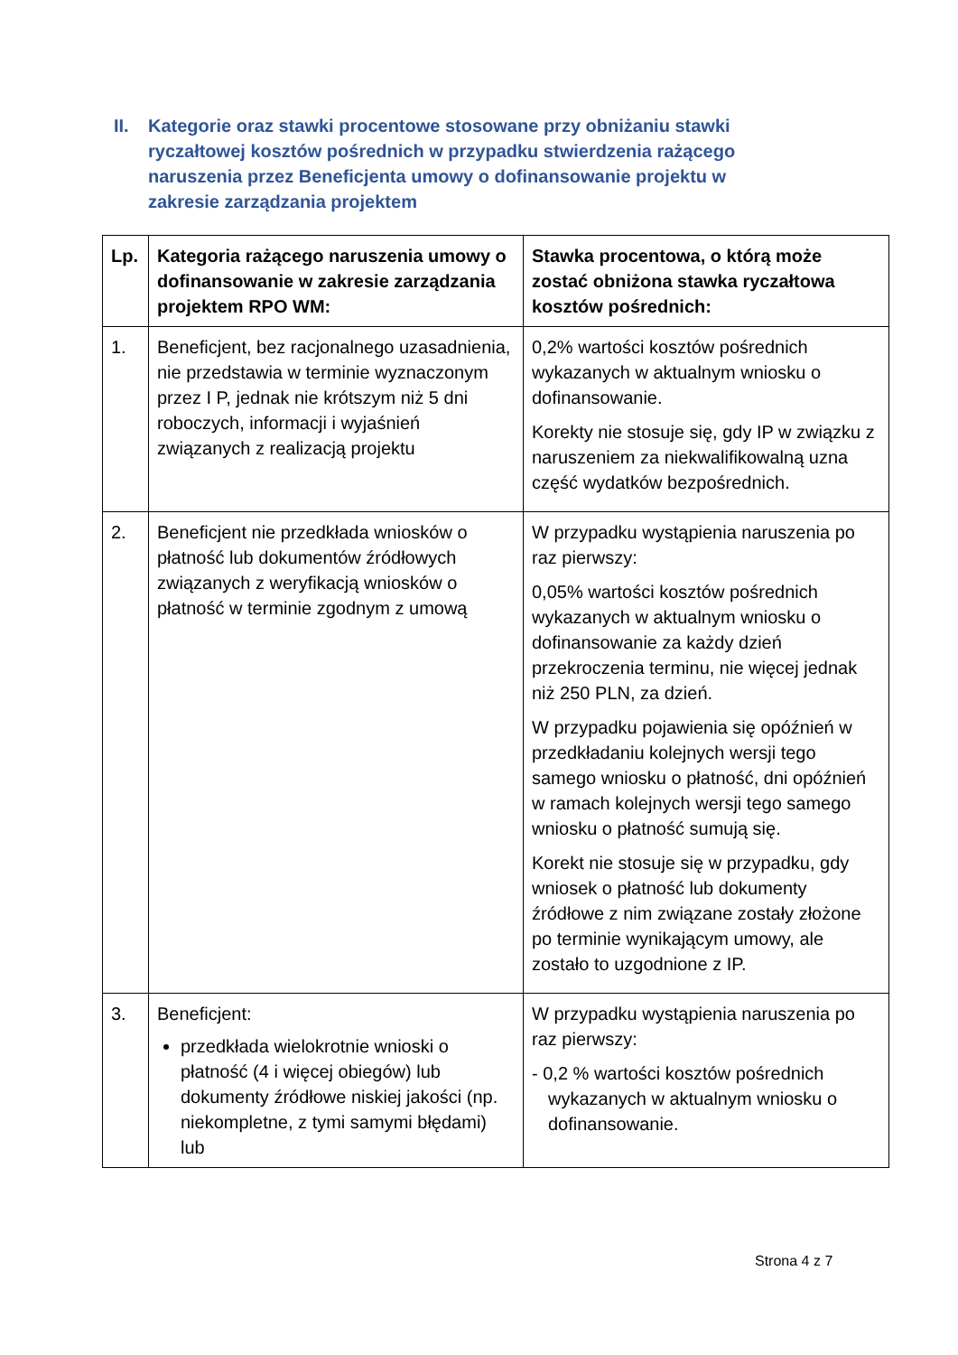II. Kategorie oraz stawki procentowe stosowane przy obniżaniu stawki ryczałtowej kosztów pośrednich w przypadku stwierdzenia rażącego naruszenia przez Beneficjenta umowy o dofinansowanie projektu w zakresie zarządzania projektem
| Lp. | Kategoria rażącego naruszenia umowy o dofinansowanie w zakresie zarządzania projektem RPO WM: | Stawka procentowa, o którą może zostać obniżona stawka ryczałtowa kosztów pośrednich: |
| --- | --- | --- |
| 1. | Beneficjent, bez racjonalnego uzasadnienia, nie przedstawia w terminie wyznaczonym przez I P, jednak nie krótszym niż 5 dni roboczych, informacji i wyjaśnień związanych z realizacją projektu | 0,2% wartości kosztów pośrednich wykazanych w aktualnym wniosku o dofinansowanie. Korekty nie stosuje się, gdy IP w związku z naruszeniem za niekwalifikowalną uzna część wydatków bezpośrednich. |
| 2. | Beneficjent nie przedkłada wniosków o płatność lub dokumentów źródłowych związanych z weryfikacją wniosków o płatność w terminie zgodnym z umową | W przypadku wystąpienia naruszenia po raz pierwszy: 0,05% wartości kosztów pośrednich wykazanych w aktualnym wniosku o dofinansowanie za każdy dzień przekroczenia terminu, nie więcej jednak niż 250 PLN, za dzień. W przypadku pojawienia się opóźnień w przedkładaniu kolejnych wersji tego samego wniosku o płatność, dni opóźnień w ramach kolejnych wersji tego samego wniosku o płatność sumują się. Korekt nie stosuje się w przypadku, gdy wniosek o płatność lub dokumenty źródłowe z nim związane zostały złożone po terminie wynikającym umowy, ale zostało to uzgodnione z IP. |
| 3. | Beneficjent: przedkłada wielokrotnie wnioski o płatność (4 i więcej obiegów) lub dokumenty źródłowe niskiej jakości (np. niekompletne, z tymi samymi błędami) lub | W przypadku wystąpienia naruszenia po raz pierwszy: - 0,2 % wartości kosztów pośrednich wykazanych w aktualnym wniosku o dofinansowanie. |
Strona 4 z 7